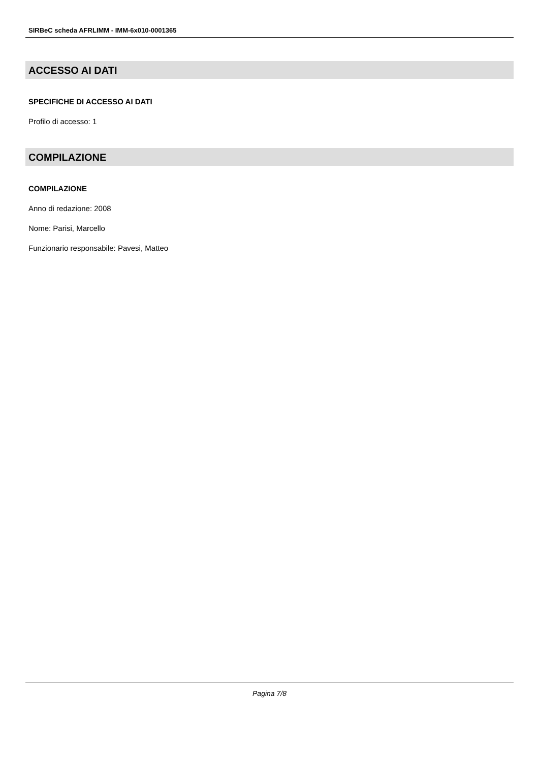SIRBeC scheda AFRLIMM - IMM-6x010-0001365
ACCESSO AI DATI
SPECIFICHE DI ACCESSO AI DATI
Profilo di accesso: 1
COMPILAZIONE
COMPILAZIONE
Anno di redazione: 2008
Nome: Parisi, Marcello
Funzionario responsabile: Pavesi, Matteo
Pagina 7/8